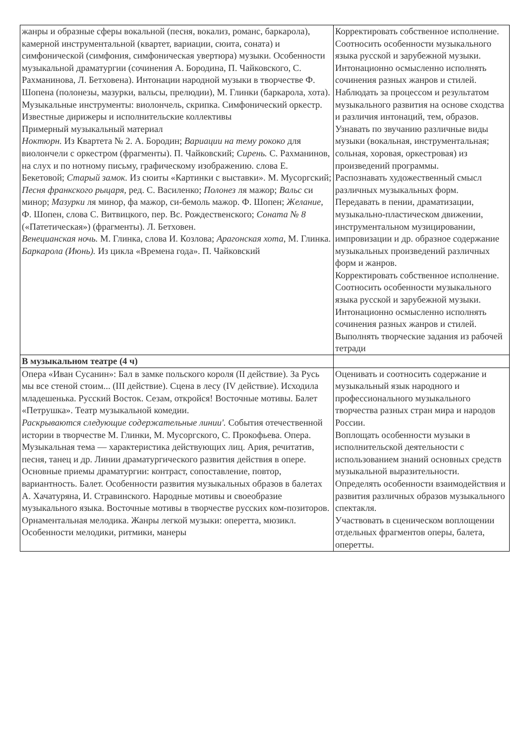| жанры и образные сферы вокальной (песня, вокализ, романс, баркарола), камерной инструментальной (квартет, вариации, сюита, соната) и симфонической (симфония, симфоническая увертюра) музыки. Особенности музыкальной драматургии (сочинения А. Бородина, П. Чайковского, С. Рахманинова, Л. Бетховена). Интонации народной музыки в творчестве Ф. Шопена (полонезы, мазурки, вальсы, прелюдии), М. Глинки (баркарола, хота). Музыкальные инструменты: виолончель, скрипка. Симфонический оркестр. Известные дирижеры и исполнительские коллективы Примерный музыкальный материал Ноктюрн. Из Квартета № 2. А. Бородин; Вариации на тему рококо для виолончели с оркестром (фрагменты). П. Чайковский; Сирень. С. Рахманинов, на слух и по нотному письму, графическому изображению. слова Е. Бекетовой; Старый замок. Из сюиты «Картинки с выставки». М. Мусоргский; Песня франкского рыцаря, ред. С. Василенко; Полонез ля мажор; Вальс си минор; Мазурки ля минор, фа мажор, си-бемоль мажор. Ф. Шопен; Желание, Ф. Шопен, слова С. Витвицкого, пер. Вс. Рождественского; Соната № 8 («Патетическая») (фрагменты). Л. Бетховен. Венецианская ночь. М. Глинка, слова И. Козлова; Арагонская хота, М. Глинка. Баркарола (Июнь). Из цикла «Времена года». П. Чайковский | Корректировать собственное исполнение. Соотносить особенности музыкального языка русской и зарубежной музыки. Интонационно осмысленно исполнять сочинения разных жанров и стилей. Наблюдать за процессом и результатом музыкального развития на основе сходства и различия интонаций, тем, образов. Узнавать по звучанию различные виды музыки (вокальная, инструментальная; сольная, хоровая, оркестровая) из произведений программы. Распознавать художественный смысл различных музыкальных форм. Передавать в пении, драматизации, музыкально-пластическом движении, инструментальном музицировании, импровизации и др. образное содержание музыкальных произведений различных форм и жанров. Корректировать собственное исполнение. Соотносить особенности музыкального языка русской и зарубежной музыки. Интонационно осмысленно исполнять сочинения разных жанров и стилей. Выполнять творческие задания из рабочей тетради |
| В музыкальном театре (4 ч) | |
| Опера «Иван Сусанин»: Бал в замке польского короля (II действие). За Русь мы все стеной стоим... (III действие). Сцена в лесу (IV действие). Исходила младешенька. Русский Восток. Сезам, откройся! Восточные мотивы. Балет «Петрушка». Театр музыкальной комедии. Раскрываются следующие содержательные линии'. События отечественной истории в творчестве М. Глинки, М. Мусоргского, С. Прокофьева. Опера. Музыкальная тема — характеристика действующих лиц. Ария, речитатив, песня, танец и др. Линии драматургического развития действия в опере. Основные приемы драматургии: контраст, сопоставление, повтор, вариантность. Балет. Особенности развития музыкальных образов в балетах А. Хачатуряна, И. Стравинского. Народные мотивы и своеобразие музыкального языка. Восточные мотивы в творчестве русских ком-позиторов. Орнаментальная мелодика. Жанры легкой музыки: оперетта, мюзикл. Особенности мелодики, ритмики, манеры | Оценивать и соотносить содержание и музыкальный язык народного и профессионального музыкального творчества разных стран мира и народов России. Воплощать особенности музыки в исполнительской деятельности с использованием знаний основных средств музыкальной выразительности. Определять особенности взаимодействия и развития различных образов музыкального спектакля. Участвовать в сценическом воплощении отдельных фрагментов оперы, балета, оперетты. |